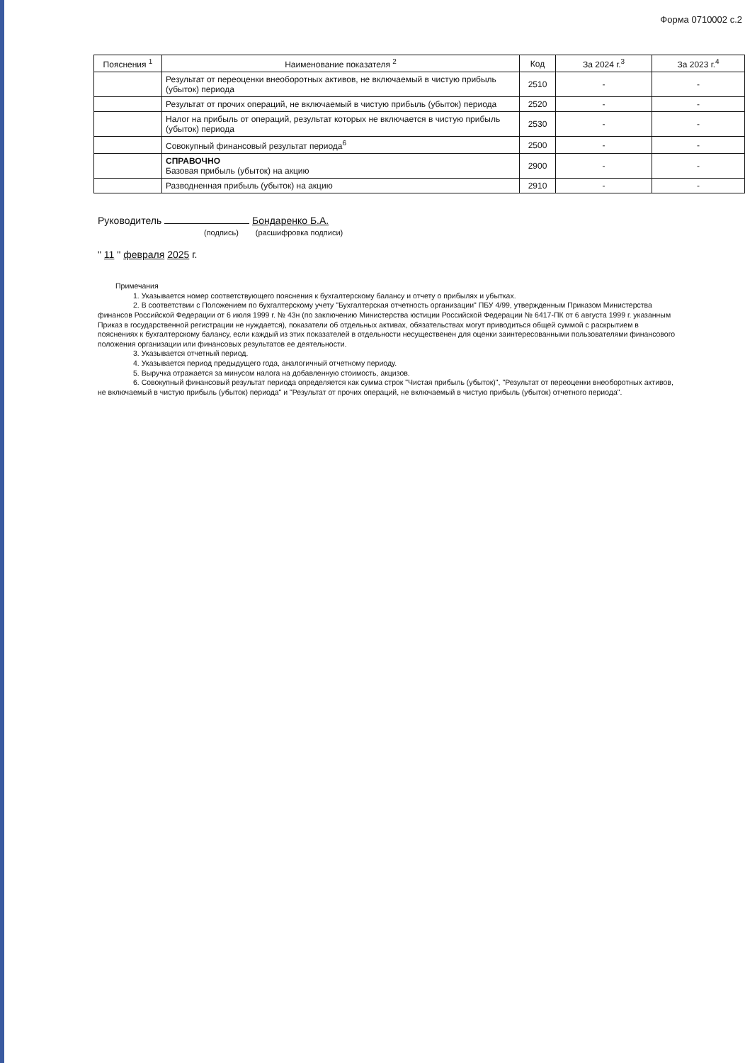Форма 0710002 с.2
| Пояснения <sup>1</sup> | Наименование показателя <sup>2</sup> | Код | За 2024 г.<sup>3</sup> | За 2023 г.<sup>4</sup> |
| --- | --- | --- | --- | --- |
| | Результат от переоценки внеоборотных активов, не включаемый в чистую прибыль (убыток) периода | 2510 | - | - |
| | Результат от прочих операций, не включаемый в чистую прибыль (убыток) периода | 2520 | - | - |
| | Налог на прибыль от операций, результат которых не включается в чистую прибыль (убыток) периода | 2530 | - | - |
| | Совокупный финансовый результат периода<sup>6</sup> | 2500 | - | - |
| | СПРАВОЧНО Базовая прибыль (убыток) на акцию | 2900 | - | - |
| | Разводненная прибыль (убыток) на акцию | 2910 | - | - |
Руководитель Бондаренко Б.А.
(подпись) (расшифровка подписи)
" 11 " февраля 2025 г.
Примечания
1. Указывается номер соответствующего пояснения к бухгалтерскому балансу и отчету о прибылях и убытках.
2. В соответствии с Положением по бухгалтерскому учету "Бухгалтерская отчетность организации" ПБУ 4/99, утвержденным Приказом Министерства финансов Российской Федерации от 6 июля 1999 г. № 43н (по заключению Министерства юстиции Российской Федерации № 6417-ПК от 6 августа 1999 г. указанным Приказ в государственной регистрации не нуждается), показатели об отдельных активах, обязательствах могут приводиться общей суммой с раскрытием в пояснениях к бухгалтерскому балансу, если каждый из этих показателей в отдельности несущественен для оценки заинтересованными пользователями финансового положения организации или финансовых результатов ее деятельности.
3. Указывается отчетный период.
4. Указывается период предыдущего года, аналогичный отчетному периоду.
5. Выручка отражается за минусом налога на добавленную стоимость, акцизов.
6. Совокупный финансовый результат периода определяется как сумма строк "Чистая прибыль (убыток)", "Результат от переоценки внеоборотных активов, не включаемый в чистую прибыль (убыток) периода" и "Результат от прочих операций, не включаемый в чистую прибыль (убыток) отчетного периода".